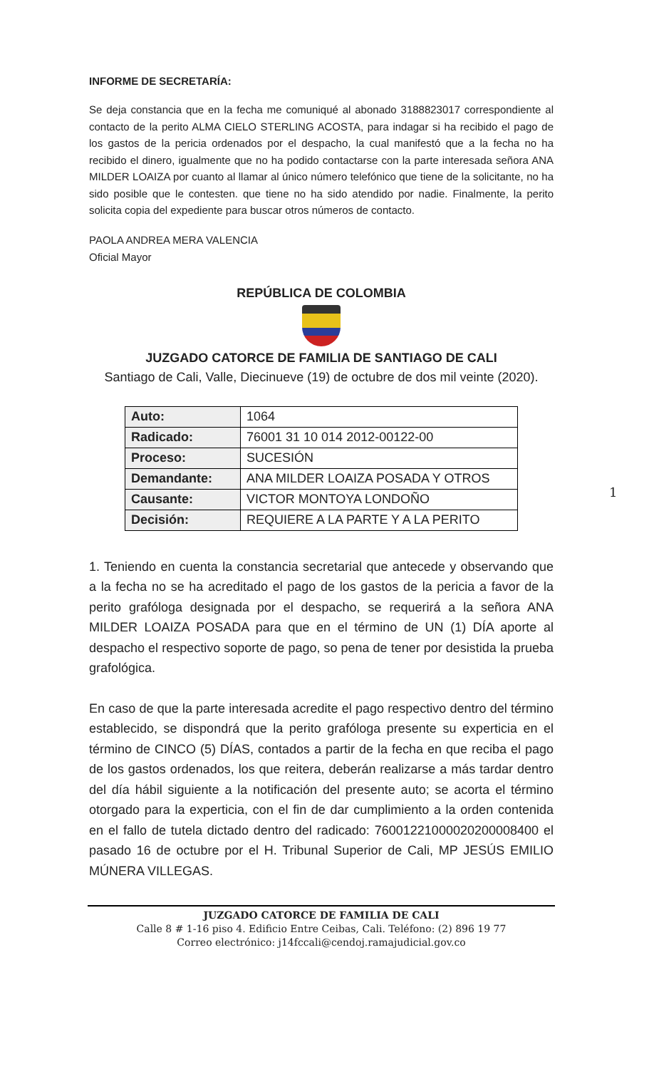INFORME DE SECRETARÍA:
Se deja constancia que en la fecha me comuniqué al abonado 3188823017 correspondiente al contacto de la perito ALMA CIELO STERLING ACOSTA, para indagar si ha recibido el pago de los gastos de la pericia ordenados por el despacho, la cual manifestó que a la fecha no ha recibido el dinero, igualmente que no ha podido contactarse con la parte interesada señora ANA MILDER LOAIZA por cuanto al llamar al único número telefónico que tiene de la solicitante, no ha sido posible que le contesten. que tiene no ha sido atendido por nadie. Finalmente, la perito solicita copia del expediente para buscar otros números de contacto.
PAOLA ANDREA MERA VALENCIA
Oficial Mayor
REPÚBLICA DE COLOMBIA
JUZGADO CATORCE DE FAMILIA DE SANTIAGO DE CALI
Santiago de Cali, Valle, Diecinueve (19) de octubre de dos mil veinte (2020).
| Auto: | 1064 |
| Radicado: | 76001 31 10 014 2012-00122-00 |
| Proceso: | SUCESIÓN |
| Demandante: | ANA MILDER LOAIZA POSADA Y OTROS |
| Causante: | VICTOR MONTOYA LONDOÑO |
| Decisión: | REQUIERE A LA PARTE Y A LA PERITO |
1. Teniendo en cuenta la constancia secretarial que antecede y observando que a la fecha no se ha acreditado el pago de los gastos de la pericia a favor de la perito grafóloga designada por el despacho, se requerirá a la señora ANA MILDER LOAIZA POSADA para que en el término de UN (1) DÍA aporte al despacho el respectivo soporte de pago, so pena de tener por desistida la prueba grafológica.
En caso de que la parte interesada acredite el pago respectivo dentro del término establecido, se dispondrá que la perito grafóloga presente su experticia en el término de CINCO (5) DÍAS, contados a partir de la fecha en que reciba el pago de los gastos ordenados, los que reitera, deberán realizarse a más tardar dentro del día hábil siguiente a la notificación del presente auto; se acorta el término otorgado para la experticia, con el fin de dar cumplimiento a la orden contenida en el fallo de tutela dictado dentro del radicado: 76001221000020200008400 el pasado 16 de octubre por el H. Tribunal Superior de Cali, MP JESÚS EMILIO MÚNERA VILLEGAS.
1
JUZGADO CATORCE DE FAMILIA DE CALI
Calle 8 # 1-16 piso 4. Edificio Entre Ceibas, Cali. Teléfono: (2) 896 19 77
Correo electrónico: j14fccali@cendoj.ramajudicial.gov.co